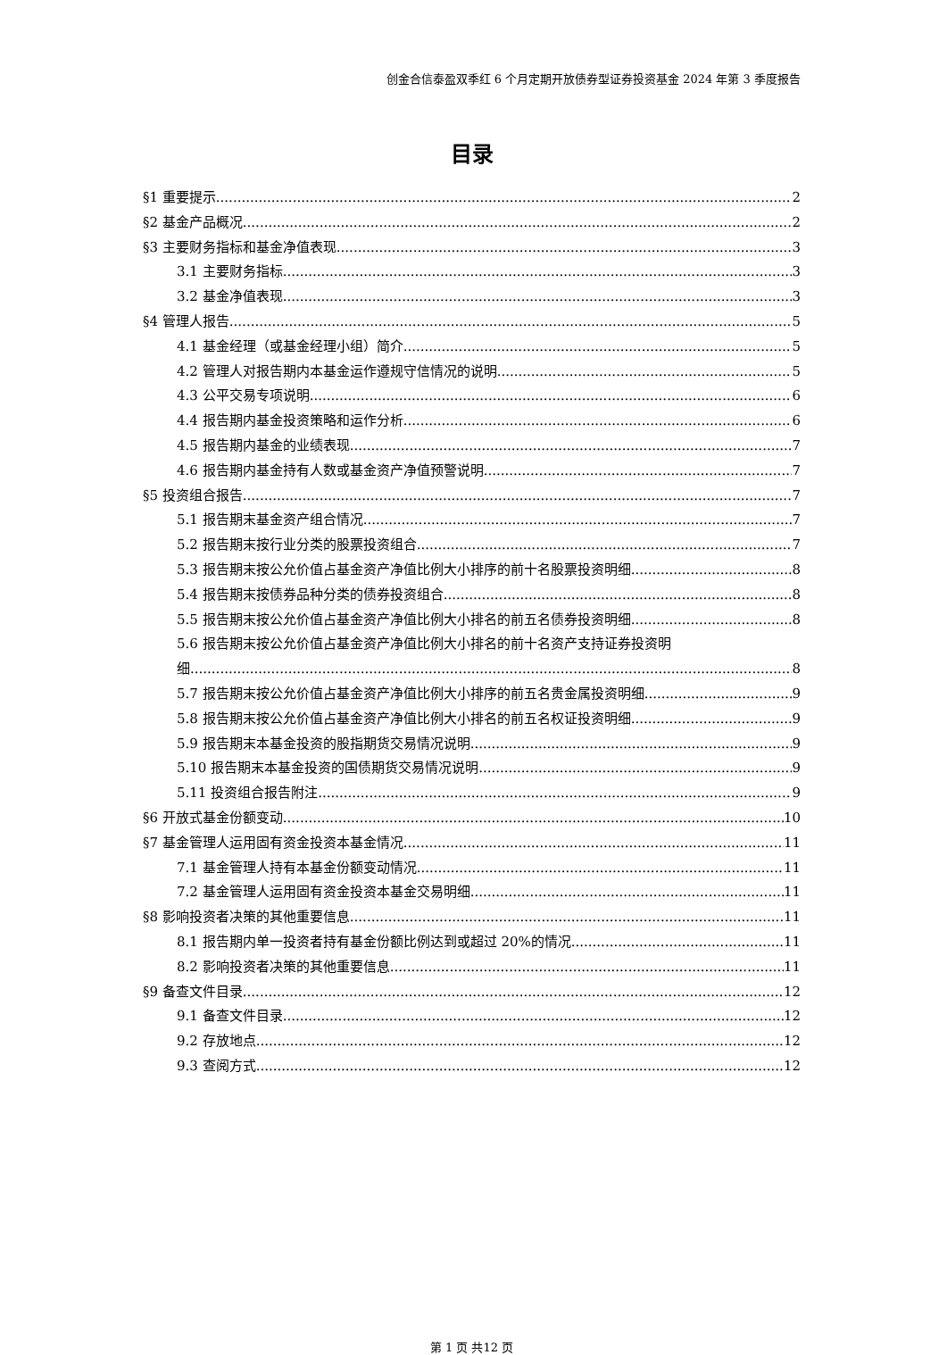创金合信泰盈双季红 6 个月定期开放债券型证券投资基金 2024 年第 3 季度报告
目录
§1 重要提示 2
§2 基金产品概况 2
§3 主要财务指标和基金净值表现 3
3.1 主要财务指标 3
3.2 基金净值表现 3
§4 管理人报告 5
4.1 基金经理（或基金经理小组）简介 5
4.2 管理人对报告期内本基金运作遵规守信情况的说明 5
4.3 公平交易专项说明 6
4.4 报告期内基金投资策略和运作分析 6
4.5 报告期内基金的业绩表现 7
4.6 报告期内基金持有人数或基金资产净值预警说明 7
§5 投资组合报告 7
5.1 报告期末基金资产组合情况 7
5.2 报告期末按行业分类的股票投资组合 7
5.3 报告期末按公允价值占基金资产净值比例大小排序的前十名股票投资明细 8
5.4 报告期末按债券品种分类的债券投资组合 8
5.5 报告期末按公允价值占基金资产净值比例大小排名的前五名债券投资明细 8
5.6 报告期末按公允价值占基金资产净值比例大小排名的前十名资产支持证券投资明
细 8
5.7 报告期末按公允价值占基金资产净值比例大小排序的前五名贵金属投资明细 9
5.8 报告期末按公允价值占基金资产净值比例大小排名的前五名权证投资明细 9
5.9 报告期末本基金投资的股指期货交易情况说明 9
5.10 报告期末本基金投资的国债期货交易情况说明 9
5.11 投资组合报告附注 9
§6 开放式基金份额变动 10
§7 基金管理人运用固有资金投资本基金情况 11
7.1 基金管理人持有本基金份额变动情况 11
7.2 基金管理人运用固有资金投资本基金交易明细 11
§8 影响投资者决策的其他重要信息 11
8.1 报告期内单一投资者持有基金份额比例达到或超过 20%的情况 11
8.2 影响投资者决策的其他重要信息 11
§9 备查文件目录 12
9.1 备查文件目录 12
9.2 存放地点 12
9.3 查阅方式 12
第 1 页 共12 页